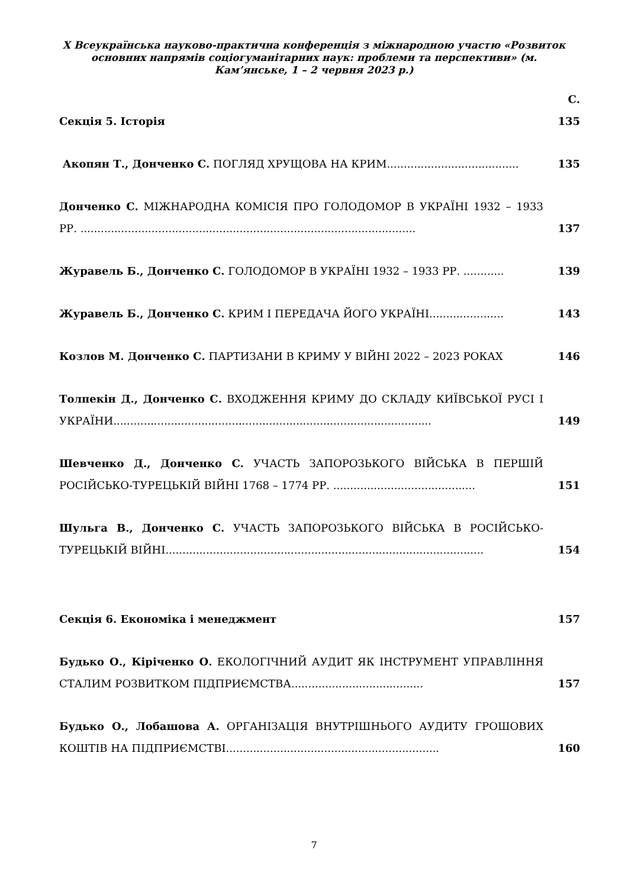X Всеукраїнська науково-практична конференція з міжнародною участю «Розвиток основних напрямів соціогуманітарних наук: проблеми та перспективи» (м. Кам’янське, 1 – 2 червня 2023 р.)
С.
Секція 5. Історія
135
Акопян Т., Донченко С. ПОГЛЯД ХРУЩОВА НА КРИМ.......................................
135
Донченко С. МІЖНАРОДНА КОМІСІЯ ПРО ГОЛОДОМОР В УКРАЇНІ 1932 – 1933 РР. ...................................................................................................
137
Журавель Б., Донченко С. ГОЛОДОМОР В УКРАЇНІ 1932 – 1933 РР. ............
139
Журавель Б., Донченко С. КРИМ І ПЕРЕДАЧА ЙОГО УКРАЇНІ......................
143
Козлов М. Донченко С. ПАРТИЗАНИ В КРИМУ У ВІЙНІ 2022 – 2023 РОКАХ
146
Толпекін Д., Донченко С. ВХОДЖЕННЯ КРИМУ ДО СКЛАДУ КИЇВСЬКОЇ РУСІ І УКРАЇНИ..............................................................................................
149
Шевченко Д., Донченко С. УЧАСТЬ ЗАПОРОЗЬКОГО ВІЙСЬКА В ПЕРШІЙ РОСІЙСЬКО-ТУРЕЦЬКІЙ ВІЙНІ 1768 – 1774 РР. ..........................................
151
Шульга В., Донченко С. УЧАСТЬ ЗАПОРОЗЬКОГО ВІЙСЬКА В РОСІЙСЬКО-ТУРЕЦЬКІЙ ВІЙНІ..............................................................................................
154
Секція 6. Економіка і менеджмент
157
Будько О., Кіріченко О. ЕКОЛОГІЧНИЙ АУДИТ ЯК ІНСТРУМЕНТ УПРАВЛІННЯ СТАЛИМ РОЗВИТКОМ ПІДПРИЄМСТВА.......................................
157
Будько О., Лобашова А. ОРГАНІЗАЦІЯ ВНУТРІШНЬОГО АУДИТУ ГРОШОВИХ КОШТІВ НА ПІДПРИЄМСТВІ...............................................................
160
7